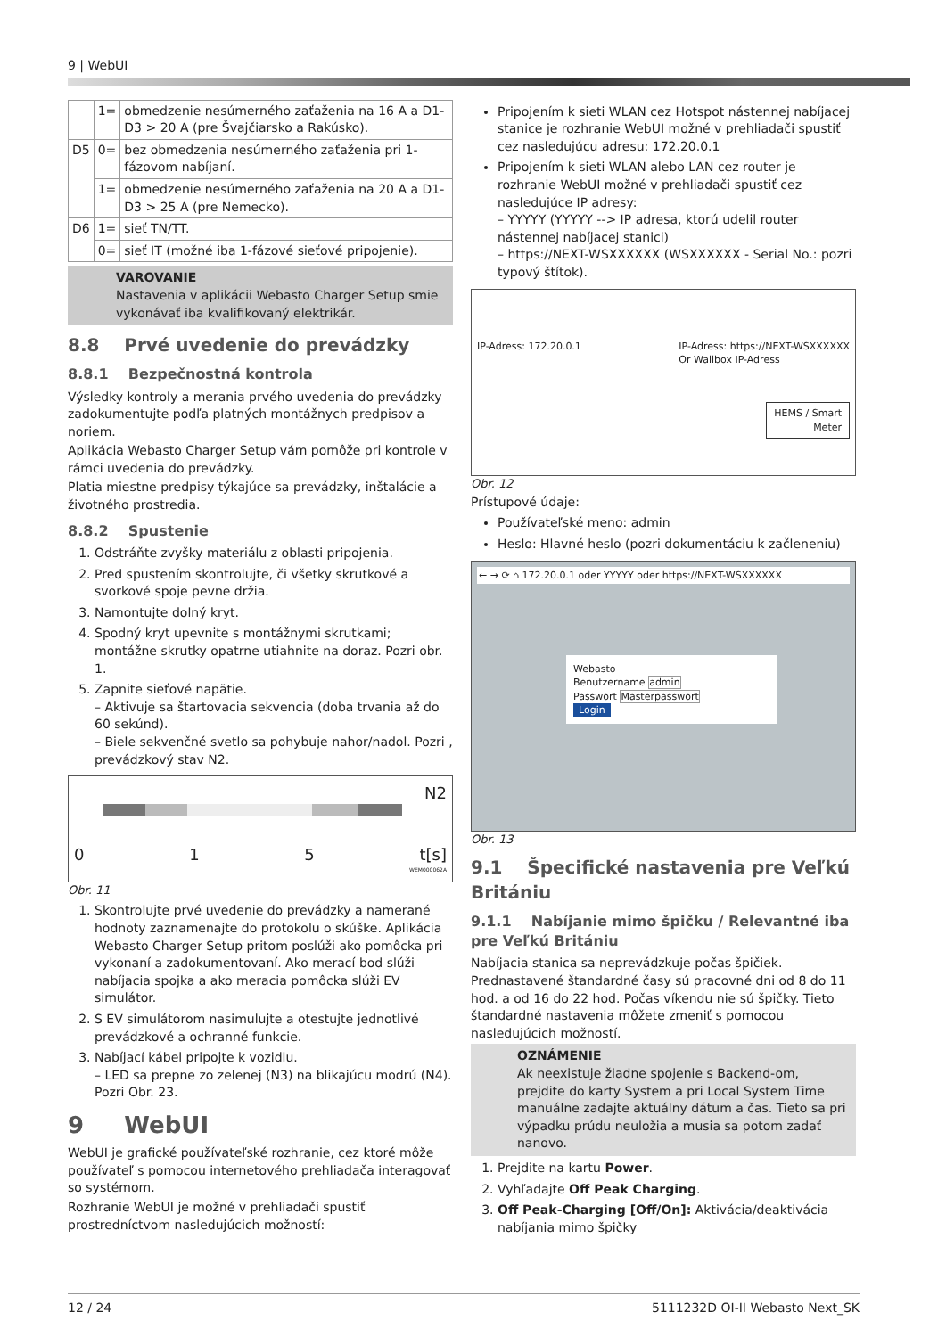9 | WebUI
| | 1= | obmedzenie nesúmerného zaťaženia na 16 A a D1-D3 > 20 A (pre Švajčiarsko a Rakúsko). |
| D5 | 0= | bez obmedzenia nesúmerného zaťaženia pri 1-fázovom nabíjaní. |
| | 1= | obmedzenie nesúmerného zaťaženia na 20 A a D1-D3 > 25 A (pre Nemecko). |
| D6 | 1= | sieť TN/TT. |
| | 0= | sieť IT (možné iba 1-fázové sieťové pripojenie). |
VAROVANIE
Nastavenia v aplikácii Webasto Charger Setup smie vykonávať iba kvalifikovaný elektrikár.
8.8 Prvé uvedenie do prevádzky
8.8.1 Bezpečnostná kontrola
Výsledky kontroly a merania prvého uvedenia do prevádzky zadokumentujte podľa platných montážnych predpisov a noriem.
Aplikácia Webasto Charger Setup vám pomôže pri kontrole v rámci uvedenia do prevádzky.
Platia miestne predpisy týkajúce sa prevádzky, inštalácie a životného prostredia.
8.8.2 Spustenie
1. Odstráňte zvyšky materiálu z oblasti pripojenia.
2. Pred spustením skontrolujte, či všetky skrutkové a svorkové spoje pevne držia.
3. Namontujte dolný kryt.
4. Spodný kryt upevnite s montážnymi skrutkami; montážne skrutky opatrne utiahnite na doraz. Pozri obr. 1.
5. Zapnite sieťové napätie.
– Aktivuje sa štartovacia sekvencia (doba trvania až do 60 sekúnd).
– Biele sekvenčné svetlo sa pohybuje nahor/nadol. Pozri , prevádzkový stav N2.
N2
0 1 5 t[s]
WEM000062A
Obr. 11
1. Skontrolujte prvé uvedenie do prevádzky a namerané hodnoty zaznamenajte do protokolu o skúške. Aplikácia Webasto Charger Setup pritom poslúži ako pomôcka pri vykonaní a zadokumentovaní. Ako merací bod slúži nabíjacia spojka a ako meracia pomôcka slúži EV simulátor.
2. S EV simulátorom nasimulujte a otestujte jednotlivé prevádzkové a ochranné funkcie.
3. Nabíjací kábel pripojte k vozidlu.
– LED sa prepne zo zelenej (N3) na blikajúcu modrú (N4). Pozri Obr. 23.
9 WebUI
WebUI je grafické používateľské rozhranie, cez ktoré môže používateľ s pomocou internetového prehliadača interagovať so systémom.
Rozhranie WebUI je možné v prehliadači spustiť prostredníctvom nasledujúcich možností:
Pripojením k sieti WLAN cez Hotspot nástennej nabíjacej stanice je rozhranie WebUI možné v prehliadači spustiť cez nasledujúcu adresu: 172.20.0.1
Pripojením k sieti WLAN alebo LAN cez router je rozhranie WebUI možné v prehliadači spustiť cez nasledujúce IP adresy:
– YYYYY (YYYYY --> IP adresa, ktorú udelil router nástennej nabíjacej stanici)
– https://NEXT-WSXXXXXX (WSXXXXXX - Serial No.: pozri typový štítok).
IP-Adress: 172.20.0.1 IP-Adress: https://NEXT-WSXXXXXX
Or Wallbox IP-Adress
HEMS / Smart
Meter
Obr. 12
Prístupové údaje:
Používateľské meno: admin
Heslo: Hlavné heslo (pozri dokumentáciu k začleneniu)
← → ⟳ ⌂ 172.20.0.1 oder YYYYY oder https://NEXT-WSXXXXXX
Webasto
Benutzername admin
Passwort Masterpasswort
Login
Obr. 13
9.1 Špecifické nastavenia pre Veľkú Britániu
9.1.1 Nabíjanie mimo špičku / Relevantné iba pre Veľkú Britániu
Nabíjacia stanica sa neprevádzkuje počas špičiek. Prednastavené štandardné časy sú pracovné dni od 8 do 11 hod. a od 16 do 22 hod. Počas víkendu nie sú špičky. Tieto štandardné nastavenia môžete zmeniť s pomocou nasledujúcich možností.
OZNÁMENIE
Ak neexistuje žiadne spojenie s Backend-om, prejdite do karty System a pri Local System Time manuálne zadajte aktuálny dátum a čas. Tieto sa pri výpadku prúdu neuložia a musia sa potom zadať nanovo.
1. Prejdite na kartu Power.
2. Vyhľadajte Off Peak Charging.
3. Off Peak-Charging [Off/On]: Aktivácia/deaktivácia nabíjania mimo špičky
12 / 24 5111232D OI-II Webasto Next_SK